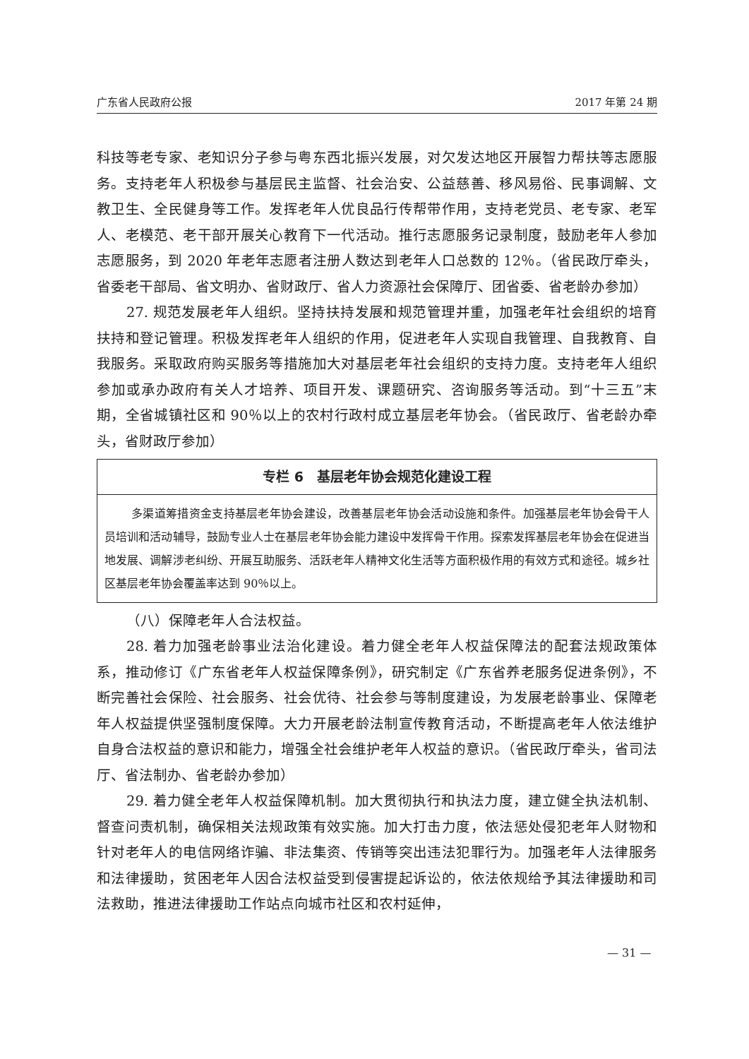广东省人民政府公报 2017 年第 24 期
科技等老专家、老知识分子参与粤东西北振兴发展，对欠发达地区开展智力帮扶等志愿服务。支持老年人积极参与基层民主监督、社会治安、公益慈善、移风易俗、民事调解、文教卫生、全民健身等工作。发挥老年人优良品行传帮带作用，支持老党员、老专家、老军人、老模范、老干部开展关心教育下一代活动。推行志愿服务记录制度，鼓励老年人参加志愿服务，到 2020 年老年志愿者注册人数达到老年人口总数的 12％。（省民政厅牵头，省委老干部局、省文明办、省财政厅、省人力资源社会保障厅、团省委、省老龄办参加）
27. 规范发展老年人组织。坚持扶持发展和规范管理并重，加强老年社会组织的培育扶持和登记管理。积极发挥老年人组织的作用，促进老年人实现自我管理、自我教育、自我服务。采取政府购买服务等措施加大对基层老年社会组织的支持力度。支持老年人组织参加或承办政府有关人才培养、项目开发、课题研究、咨询服务等活动。到“十三五”末期，全省城镇社区和 90％以上的农村行政村成立基层老年协会。（省民政厅、省老龄办牵头，省财政厅参加）
专栏 6　基层老年协会规范化建设工程
多渠道筹措资金支持基层老年协会建设，改善基层老年协会活动设施和条件。加强基层老年协会骨干人员培训和活动辅导，鼓励专业人士在基层老年协会能力建设中发挥骨干作用。探索发挥基层老年协会在促进当地发展、调解涉老纠纷、开展互助服务、活跃老年人精神文化生活等方面积极作用的有效方式和途径。城乡社区基层老年协会覆盖率达到 90％以上。
（八）保障老年人合法权益。
28. 着力加强老龄事业法治化建设。着力健全老年人权益保障法的配套法规政策体系，推动修订《广东省老年人权益保障条例》，研究制定《广东省养老服务促进条例》，不断完善社会保险、社会服务、社会优待、社会参与等制度建设，为发展老龄事业、保障老年人权益提供坚强制度保障。大力开展老龄法制宣传教育活动，不断提高老年人依法维护自身合法权益的意识和能力，增强全社会维护老年人权益的意识。（省民政厅牵头，省司法厅、省法制办、省老龄办参加）
29. 着力健全老年人权益保障机制。加大贯彻执行和执法力度，建立健全执法机制、督查问责机制，确保相关法规政策有效实施。加大打击力度，依法惩处侵犯老年人财物和针对老年人的电信网络诈骗、非法集资、传销等突出违法犯罪行为。加强老年人法律服务和法律援助，贫困老年人因合法权益受到侵害提起诉讼的，依法依规给予其法律援助和司法救助，推进法律援助工作站点向城市社区和农村延伸，
— 31 —